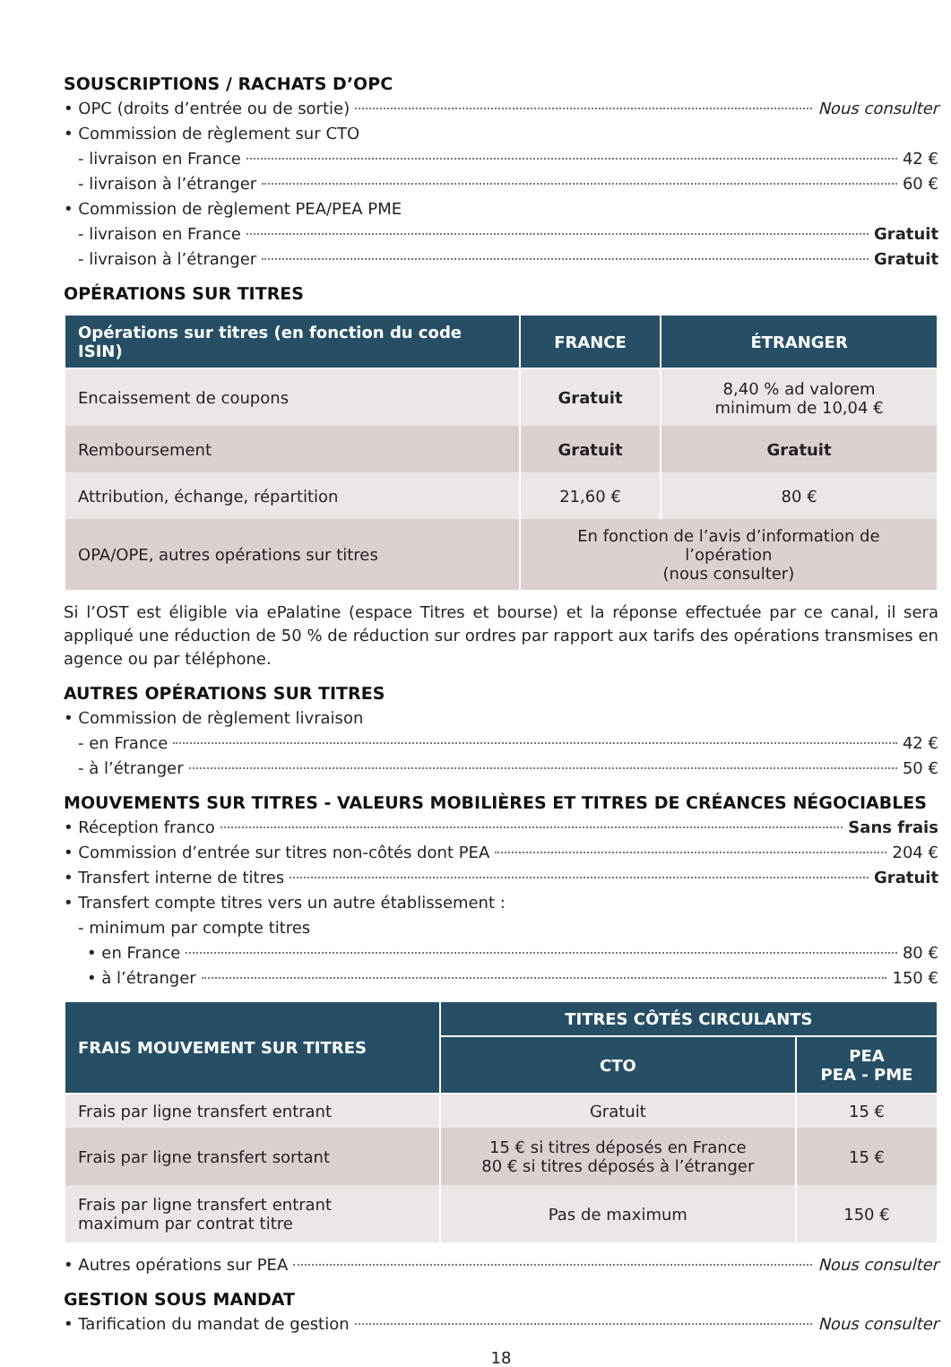SOUSCRIPTIONS / RACHATS D’OPC
• OPC (droits d’entrée ou de sortie) Nous consulter
• Commission de règlement sur CTO
- livraison en France 42 €
- livraison à l’étranger 60 €
• Commission de règlement PEA/PEA PME
- livraison en France Gratuit
- livraison à l’étranger Gratuit
OPÉRATIONS SUR TITRES
| Opérations sur titres (en fonction du code ISIN) | FRANCE | ÉTRANGER |
| --- | --- | --- |
| Encaissement de coupons | Gratuit | 8,40 % ad valorem minimum de 10,04 € |
| Remboursement | Gratuit | Gratuit |
| Attribution, échange, répartition | 21,60 € | 80 € |
| OPA/OPE, autres opérations sur titres | En fonction de l’avis d’information de l’opération (nous consulter) | |
Si l’OST est éligible via ePalatine (espace Titres et bourse) et la réponse effectuée par ce canal, il sera appliqué une réduction de 50 % de réduction sur ordres par rapport aux tarifs des opérations transmises en agence ou par téléphone.
AUTRES OPÉRATIONS SUR TITRES
• Commission de règlement livraison
- en France 42 €
- à l’étranger 50 €
MOUVEMENTS SUR TITRES - VALEURS MOBILIÈRES ET TITRES DE CRÉANCES NÉGOCIABLES
• Réception franco Sans frais
• Commission d’entrée sur titres non-côtés dont PEA 204 €
• Transfert interne de titres Gratuit
• Transfert compte titres vers un autre établissement :
- minimum par compte titres
• en France 80 €
• à l’étranger 150 €
| FRAIS MOUVEMENT SUR TITRES | TITRES CÔTÉS CIRCULANTS | |
| --- | --- | --- |
| | CTO | PEA PEA - PME |
| Frais par ligne transfert entrant | Gratuit | 15 € |
| Frais par ligne transfert sortant | 15 € si titres déposés en France 80 € si titres déposés à l’étranger | 15 € |
| Frais par ligne transfert entrant maximum par contrat titre | Pas de maximum | 150 € |
• Autres opérations sur PEA Nous consulter
GESTION SOUS MANDAT
• Tarification du mandat de gestion Nous consulter
18